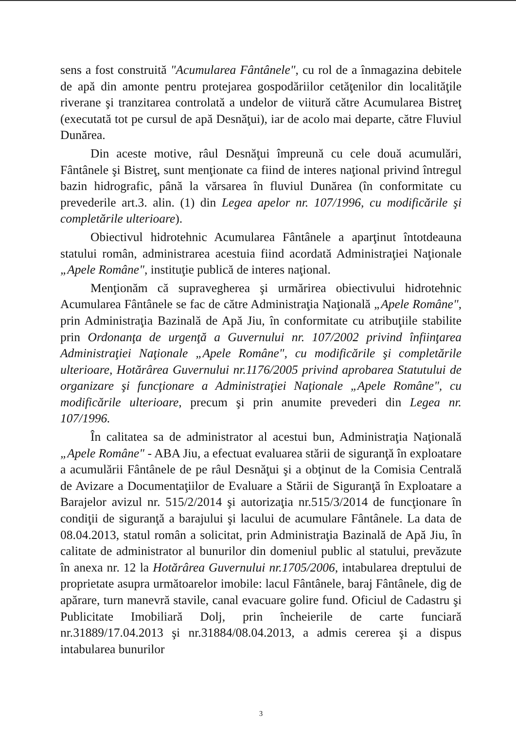sens a fost construită "Acumularea Fântânele", cu rol de a înmagazina debitele de apă din amonte pentru protejarea gospodăriilor cetăţenilor din localităţile riverane şi tranzitarea controlată a undelor de viitură către Acumularea Bistreţ (executată tot pe cursul de apă Desnăţui), iar de acolo mai departe, către Fluviul Dunărea.
Din aceste motive, râul Desnăţui împreună cu cele două acumulări, Fântânele şi Bistreţ, sunt menţionate ca fiind de interes naţional privind întregul bazin hidrografic, până la vărsarea în fluviul Dunărea (în conformitate cu prevederile art.3. alin. (1) din Legea apelor nr. 107/1996, cu modificările şi completările ulterioare).
Obiectivul hidrotehnic Acumularea Fântânele a aparţinut întotdeauna statului român, administrarea acestuia fiind acordată Administraţiei Naţionale „Apele Române", instituţie publică de interes naţional.
Menţionăm că supravegherea şi urmărirea obiectivului hidrotehnic Acumularea Fântânele se fac de către Administraţia Naţională „Apele Române", prin Administraţia Bazinală de Apă Jiu, în conformitate cu atribuţiile stabilite prin Ordonanţa de urgenţă a Guvernului nr. 107/2002 privind înfiinţarea Administraţiei Naţionale „Apele Române", cu modificările şi completările ulterioare, Hotărârea Guvernului nr.1176/2005 privind aprobarea Statutului de organizare şi funcţionare a Administraţiei Naţionale „Apele Române", cu modificările ulterioare, precum şi prin anumite prevederi din Legea nr. 107/1996.
În calitatea sa de administrator al acestui bun, Administraţia Naţională „Apele Române" - ABA Jiu, a efectuat evaluarea stării de siguranţă în exploatare a acumulării Fântânele de pe râul Desnăţui şi a obţinut de la Comisia Centrală de Avizare a Documentaţiilor de Evaluare a Stării de Siguranţă în Exploatare a Barajelor avizul nr. 515/2/2014 şi autorizaţia nr.515/3/2014 de funcţionare în condiţii de siguranţă a barajului şi lacului de acumulare Fântânele. La data de 08.04.2013, statul român a solicitat, prin Administraţia Bazinală de Apă Jiu, în calitate de administrator al bunurilor din domeniul public al statului, prevăzute în anexa nr. 12 la Hotărârea Guvernului nr.1705/2006, intabularea dreptului de proprietate asupra următoarelor imobile: lacul Fântânele, baraj Fântânele, dig de apărare, turn manevră stavile, canal evacuare golire fund. Oficiul de Cadastru şi Publicitate Imobiliară Dolj, prin încheierile de carte funciară nr.31889/17.04.2013 şi nr.31884/08.04.2013, a admis cererea şi a dispus intabularea bunurilor
3